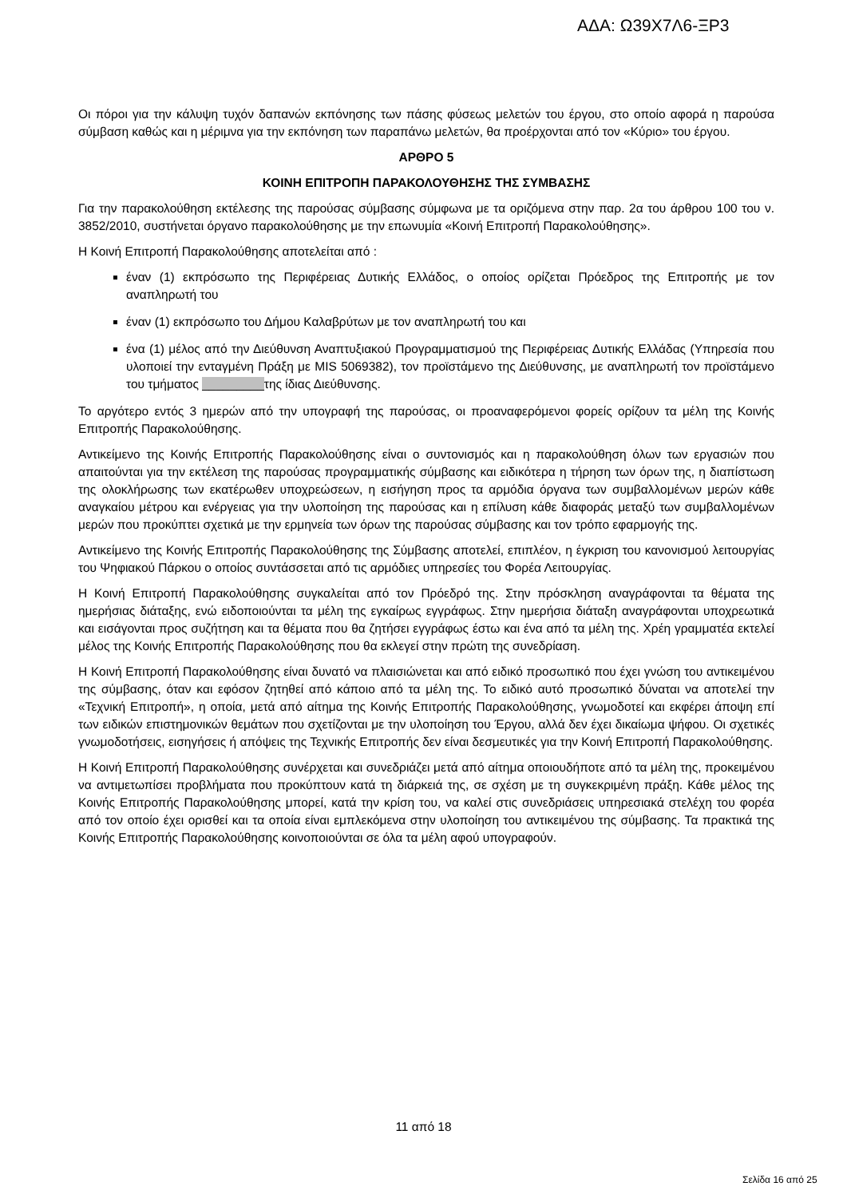ΑΔΑ: Ω39Χ7Λ6-ΞΡ3
Οι πόροι για την κάλυψη τυχόν δαπανών εκπόνησης των πάσης φύσεως μελετών του έργου, στο οποίο αφορά η παρούσα σύμβαση καθώς και η μέριμνα για την εκπόνηση των παραπάνω μελετών, θα προέρχονται από τον «Κύριο» του έργου.
ΑΡΘΡΟ 5
ΚΟΙΝΗ ΕΠΙΤΡΟΠΗ ΠΑΡΑΚΟΛΟΥΘΗΣΗΣ ΤΗΣ ΣΥΜΒΑΣΗΣ
Για την παρακολούθηση εκτέλεσης της παρούσας σύμβασης σύμφωνα με τα οριζόμενα στην παρ. 2α του άρθρου 100 του ν. 3852/2010, συστήνεται όργανο παρακολούθησης με την επωνυμία «Κοινή Επιτροπή Παρακολούθησης».
Η Κοινή Επιτροπή Παρακολούθησης αποτελείται από :
έναν (1) εκπρόσωπο της Περιφέρειας Δυτικής Ελλάδος, ο οποίος ορίζεται Πρόεδρος της Επιτροπής με τον αναπληρωτή του
έναν (1) εκπρόσωπο του Δήμου Καλαβρύτων με τον αναπληρωτή του και
ένα (1) μέλος από την Διεύθυνση Αναπτυξιακού Προγραμματισμού της Περιφέρειας Δυτικής Ελλάδας (Υπηρεσία που υλοποιεί την ενταγμένη Πράξη με MIS 5069382), τον προϊστάμενο της Διεύθυνσης, με αναπληρωτή τον προϊστάμενο του τμήματος _________της ίδιας Διεύθυνσης.
Το αργότερο εντός 3 ημερών από την υπογραφή της παρούσας, οι προαναφερόμενοι φορείς ορίζουν τα μέλη της Κοινής Επιτροπής Παρακολούθησης.
Αντικείμενο της Κοινής Επιτροπής Παρακολούθησης είναι ο συντονισμός και η παρακολούθηση όλων των εργασιών που απαιτούνται για την εκτέλεση της παρούσας προγραμματικής σύμβασης και ειδικότερα η τήρηση των όρων της, η διαπίστωση της ολοκλήρωσης των εκατέρωθεν υποχρεώσεων, η εισήγηση προς τα αρμόδια όργανα των συμβαλλομένων μερών κάθε αναγκαίου μέτρου και ενέργειας για την υλοποίηση της παρούσας και η επίλυση κάθε διαφοράς μεταξύ των συμβαλλομένων μερών που προκύπτει σχετικά με την ερμηνεία των όρων της παρούσας σύμβασης και τον τρόπο εφαρμογής της.
Αντικείμενο της Κοινής Επιτροπής Παρακολούθησης της Σύμβασης αποτελεί, επιπλέον, η έγκριση του κανονισμού λειτουργίας του Ψηφιακού Πάρκου ο οποίος συντάσσεται από τις αρμόδιες υπηρεσίες του Φορέα Λειτουργίας.
Η Κοινή Επιτροπή Παρακολούθησης συγκαλείται από τον Πρόεδρό της. Στην πρόσκληση αναγράφονται τα θέματα της ημερήσιας διάταξης, ενώ ειδοποιούνται τα μέλη της εγκαίρως εγγράφως. Στην ημερήσια διάταξη αναγράφονται υποχρεωτικά και εισάγονται προς συζήτηση και τα θέματα που θα ζητήσει εγγράφως έστω και ένα από τα μέλη της. Χρέη γραμματέα εκτελεί μέλος της Κοινής Επιτροπής Παρακολούθησης που θα εκλεγεί στην πρώτη της συνεδρίαση.
Η Κοινή Επιτροπή Παρακολούθησης είναι δυνατό να πλαισιώνεται και από ειδικό προσωπικό που έχει γνώση του αντικειμένου της σύμβασης, όταν και εφόσον ζητηθεί από κάποιο από τα μέλη της. Το ειδικό αυτό προσωπικό δύναται να αποτελεί την «Τεχνική Επιτροπή», η οποία, μετά από αίτημα της Κοινής Επιτροπής Παρακολούθησης, γνωμοδοτεί και εκφέρει άποψη επί των ειδικών επιστημονικών θεμάτων που σχετίζονται με την υλοποίηση του Έργου, αλλά δεν έχει δικαίωμα ψήφου. Οι σχετικές γνωμοδοτήσεις, εισηγήσεις ή απόψεις της Τεχνικής Επιτροπής δεν είναι δεσμευτικές για την Κοινή Επιτροπή Παρακολούθησης.
Η Κοινή Επιτροπή Παρακολούθησης συνέρχεται και συνεδριάζει μετά από αίτημα οποιουδήποτε από τα μέλη της, προκειμένου να αντιμετωπίσει προβλήματα που προκύπτουν κατά τη διάρκειά της, σε σχέση με τη συγκεκριμένη πράξη. Κάθε μέλος της Κοινής Επιτροπής Παρακολούθησης μπορεί, κατά την κρίση του, να καλεί στις συνεδριάσεις υπηρεσιακά στελέχη του φορέα από τον οποίο έχει ορισθεί και τα οποία είναι εμπλεκόμενα στην υλοποίηση του αντικειμένου της σύμβασης. Τα πρακτικά της Κοινής Επιτροπής Παρακολούθησης κοινοποιούνται σε όλα τα μέλη αφού υπογραφούν.
11 από 18
Σελίδα 16 από 25